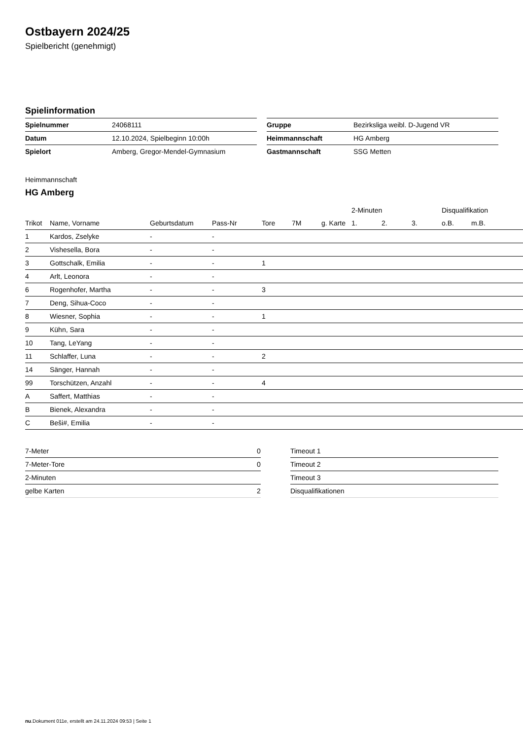Ostbayern 2024/25
Spielbericht (genehmigt)
Spielinformation
| Spielnummer | 24068111 |
| Datum | 12.10.2024, Spielbeginn 10:00h |
| Spielort | Amberg, Gregor-Mendel-Gymnasium |
| Gruppe | Bezirksliga weibl. D-Jugend VR |
| Heimmannschaft | HG Amberg |
| Gastmannschaft | SSG Metten |
Heimmannschaft
HG Amberg
| | | | | | | | 2-Minuten | | | Disqualifikation | |
| --- | --- | --- | --- | --- | --- | --- | --- | --- | --- | --- | --- |
| Trikot | Name, Vorname | Geburtsdatum | Pass-Nr | Tore | 7M | g. Karte | 1. | 2. | 3. | o.B. | m.B. |
| 1 | Kardos, Zselyke | - | - | | | | | | | | |
| 2 | Vishesella, Bora | - | - | | | | | | | | |
| 3 | Gottschalk, Emilia | - | - | 1 | | | | | | | |
| 4 | Arlt, Leonora | - | - | | | | | | | | |
| 6 | Rogenhofer, Martha | - | - | 3 | | | | | | | |
| 7 | Deng, Sihua-Coco | - | - | | | | | | | | |
| 8 | Wiesner, Sophia | - | - | 1 | | | | | | | |
| 9 | Kühn, Sara | - | - | | | | | | | | |
| 10 | Tang, LeYang | - | - | | | | | | | | |
| 11 | Schlaffer, Luna | - | - | 2 | | | | | | | |
| 14 | Sänger, Hannah | - | - | | | | | | | | |
| 99 | Torschützen, Anzahl | - | - | 4 | | | | | | | |
| A | Saffert, Matthias | - | - | | | | | | | | |
| B | Bienek, Alexandra | - | - | | | | | | | | |
| C | Beši#, Emilia | - | - | | | | | | | | |
| 7-Meter | 0 |
| 7-Meter-Tore | 0 |
| 2-Minuten | |
| gelbe Karten | 2 |
| Timeout 1 |
| Timeout 2 |
| Timeout 3 |
| Disqualifikationen |
nu.Dokument 011e, erstellt am 24.11.2024 09:53 | Seite 1